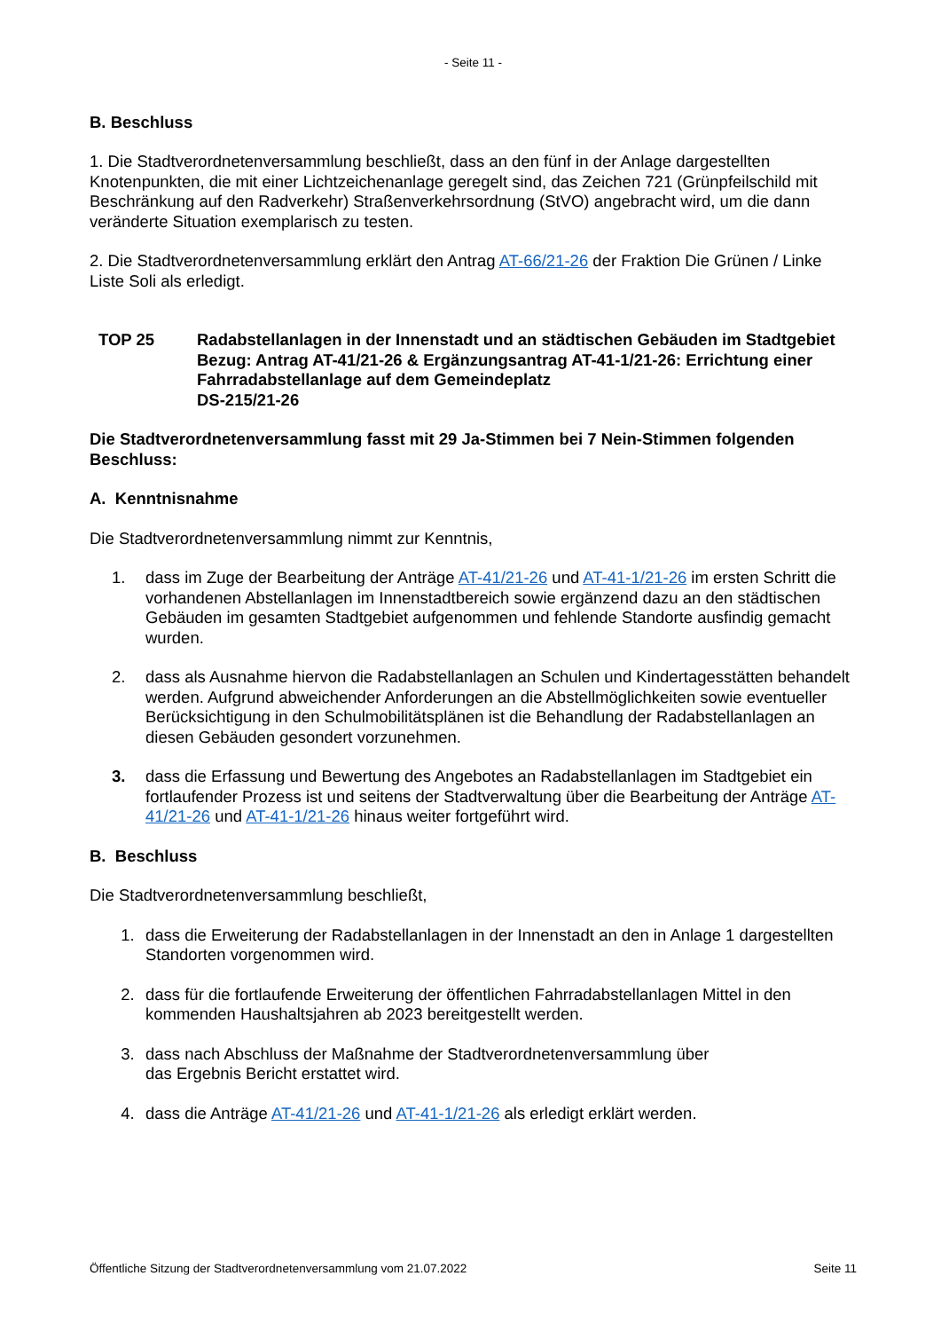- Seite 11 -
B. Beschluss
1. Die Stadtverordnetenversammlung beschließt, dass an den fünf in der Anlage dargestellten Knotenpunkten, die mit einer Lichtzeichenanlage geregelt sind, das Zeichen 721 (Grünpfeilschild mit Beschränkung auf den Radverkehr) Straßenverkehrsordnung (StVO) angebracht wird, um die dann veränderte Situation exemplarisch zu testen.
2. Die Stadtverordnetenversammlung erklärt den Antrag AT-66/21-26 der Fraktion Die Grünen / Linke Liste Soli als erledigt.
TOP 25 Radabstellanlagen in der Innenstadt und an städtischen Gebäuden im Stadtgebiet
Bezug: Antrag AT-41/21-26 & Ergänzungsantrag AT-41-1/21-26: Errichtung einer Fahrradabstellanlage auf dem Gemeindeplatz
DS-215/21-26
Die Stadtverordnetenversammlung fasst mit 29 Ja-Stimmen bei 7 Nein-Stimmen folgenden Beschluss:
A. Kenntnisnahme
Die Stadtverordnetenversammlung nimmt zur Kenntnis,
1. dass im Zuge der Bearbeitung der Anträge AT-41/21-26 und AT-41-1/21-26 im ersten Schritt die vorhandenen Abstellanlagen im Innenstadtbereich sowie ergänzend dazu an den städtischen Gebäuden im gesamten Stadtgebiet aufgenommen und fehlende Standorte ausfindig gemacht wurden.
2. dass als Ausnahme hiervon die Radabstellanlagen an Schulen und Kindertagesstätten behandelt werden. Aufgrund abweichender Anforderungen an die Abstellmöglichkeiten sowie eventueller Berücksichtigung in den Schulmobilitätsplänen ist die Behandlung der Radabstellanlagen an diesen Gebäuden gesondert vorzunehmen.
3. dass die Erfassung und Bewertung des Angebotes an Radabstellanlagen im Stadtgebiet ein fortlaufender Prozess ist und seitens der Stadtverwaltung über die Bearbeitung der Anträge AT-41/21-26 und AT-41-1/21-26 hinaus weiter fortgeführt wird.
B. Beschluss
Die Stadtverordnetenversammlung beschließt,
1. dass die Erweiterung der Radabstellanlagen in der Innenstadt an den in Anlage 1 dargestellten Standorten vorgenommen wird.
2. dass für die fortlaufende Erweiterung der öffentlichen Fahrradabstellanlagen Mittel in den kommenden Haushaltsjahren ab 2023 bereitgestellt werden.
3. dass nach Abschluss der Maßnahme der Stadtverordnetenversammlung über
das Ergebnis Bericht erstattet wird.
4. dass die Anträge AT-41/21-26 und AT-41-1/21-26 als erledigt erklärt werden.
Öffentliche Sitzung der Stadtverordnetenversammlung vom 21.07.2022 Seite 11